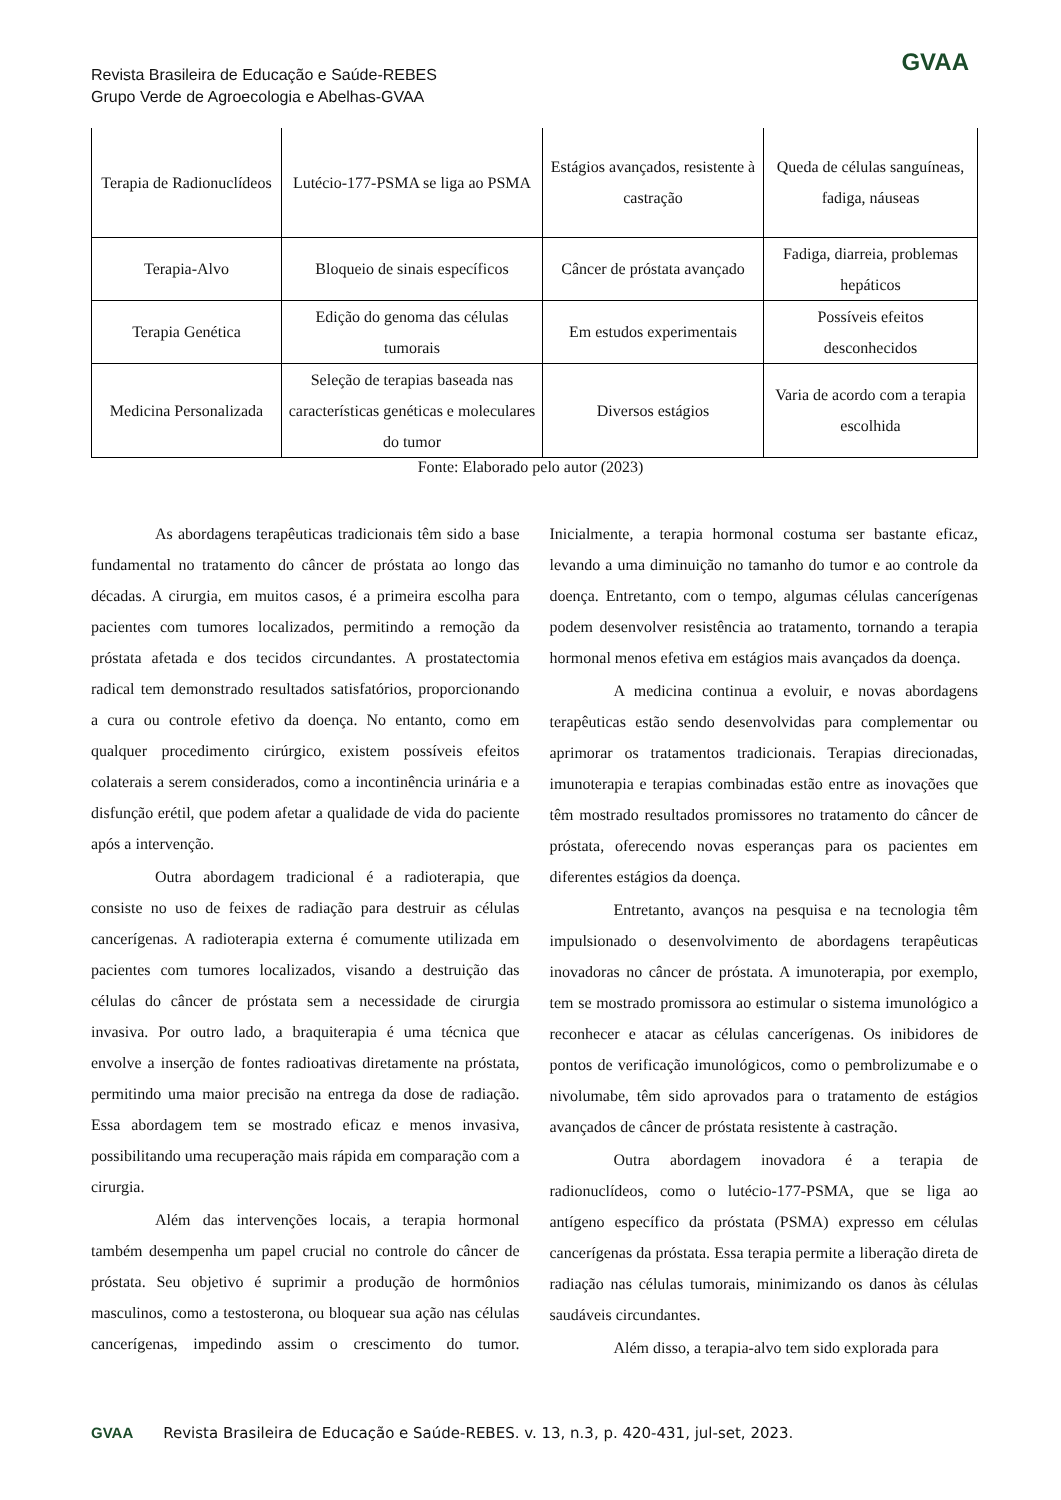Revista Brasileira de Educação e Saúde-REBES
Grupo Verde de Agroecologia e Abelhas-GVAA
GVAA
| Terapia de Radionuclídeos | Lutécio-177-PSMA se liga ao PSMA | Estágios avançados, resistente à castração | Queda de células sanguíneas, fadiga, náuseas |
| Terapia-Alvo | Bloqueio de sinais específicos | Câncer de próstata avançado | Fadiga, diarreia, problemas hepáticos |
| Terapia Genética | Edição do genoma das células tumorais | Em estudos experimentais | Possíveis efeitos desconhecidos |
| Medicina Personalizada | Seleção de terapias baseada nas características genéticas e moleculares do tumor | Diversos estágios | Varia de acordo com a terapia escolhida |
Fonte: Elaborado pelo autor (2023)
As abordagens terapêuticas tradicionais têm sido a base fundamental no tratamento do câncer de próstata ao longo das décadas. A cirurgia, em muitos casos, é a primeira escolha para pacientes com tumores localizados, permitindo a remoção da próstata afetada e dos tecidos circundantes. A prostatectomia radical tem demonstrado resultados satisfatórios, proporcionando a cura ou controle efetivo da doença. No entanto, como em qualquer procedimento cirúrgico, existem possíveis efeitos colaterais a serem considerados, como a incontinência urinária e a disfunção erétil, que podem afetar a qualidade de vida do paciente após a intervenção.
Outra abordagem tradicional é a radioterapia, que consiste no uso de feixes de radiação para destruir as células cancerígenas. A radioterapia externa é comumente utilizada em pacientes com tumores localizados, visando a destruição das células do câncer de próstata sem a necessidade de cirurgia invasiva. Por outro lado, a braquiterapia é uma técnica que envolve a inserção de fontes radioativas diretamente na próstata, permitindo uma maior precisão na entrega da dose de radiação. Essa abordagem tem se mostrado eficaz e menos invasiva, possibilitando uma recuperação mais rápida em comparação com a cirurgia.
Além das intervenções locais, a terapia hormonal também desempenha um papel crucial no controle do câncer de próstata. Seu objetivo é suprimir a produção de hormônios masculinos, como a testosterona, ou bloquear sua ação nas células cancerígenas, impedindo assim o crescimento do tumor. Inicialmente, a terapia hormonal costuma ser bastante eficaz, levando a uma diminuição no tamanho do tumor e ao controle da doença. Entretanto, com o tempo, algumas células cancerígenas podem desenvolver resistência ao tratamento, tornando a terapia hormonal menos efetiva em estágios mais avançados da doença.
A medicina continua a evoluir, e novas abordagens terapêuticas estão sendo desenvolvidas para complementar ou aprimorar os tratamentos tradicionais. Terapias direcionadas, imunoterapia e terapias combinadas estão entre as inovações que têm mostrado resultados promissores no tratamento do câncer de próstata, oferecendo novas esperanças para os pacientes em diferentes estágios da doença.
Entretanto, avanços na pesquisa e na tecnologia têm impulsionado o desenvolvimento de abordagens terapêuticas inovadoras no câncer de próstata. A imunoterapia, por exemplo, tem se mostrado promissora ao estimular o sistema imunológico a reconhecer e atacar as células cancerígenas. Os inibidores de pontos de verificação imunológicos, como o pembrolizumabe e o nivolumabe, têm sido aprovados para o tratamento de estágios avançados de câncer de próstata resistente à castração.
Outra abordagem inovadora é a terapia de radionuclídeos, como o lutécio-177-PSMA, que se liga ao antígeno específico da próstata (PSMA) expresso em células cancerígenas da próstata. Essa terapia permite a liberação direta de radiação nas células tumorais, minimizando os danos às células saudáveis circundantes.
Além disso, a terapia-alvo tem sido explorada para
GVAA Revista Brasileira de Educação e Saúde-REBES. v. 13, n.3, p. 420-431, jul-set, 2023.